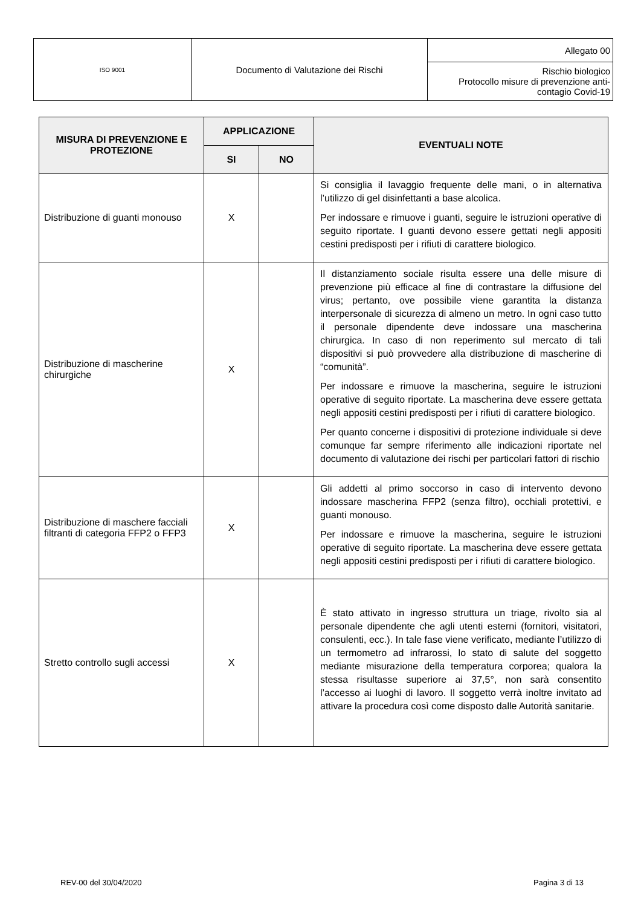| ISO 9001 | Documento di Valutazione dei Rischi | Allegato 00 |
| | | Rischio biologico Protocollo misure di prevenzione anti- contagio Covid-19 |
| MISURA DI PREVENZIONE E PROTEZIONE | APPLICAZIONE | | EVENTUALI NOTE |
| --- | --- | --- | --- |
| | SI | NO | |
| Distribuzione di guanti monouso | X | | Si consiglia il lavaggio frequente delle mani, o in alternativa l’utilizzo di gel disinfettanti a base alcolica. Per indossare e rimuove i guanti, seguire le istruzioni operative di seguito riportate. I guanti devono essere gettati negli appositi cestini predisposti per i rifiuti di carattere biologico. |
| Distribuzione di mascherine chirurgiche | X | | Il distanziamento sociale risulta essere una delle misure di prevenzione più efficace al fine di contrastare la diffusione del virus; pertanto, ove possibile viene garantita la distanza interpersonale di sicurezza di almeno un metro. In ogni caso tutto il personale dipendente deve indossare una mascherina chirurgica. In caso di non reperimento sul mercato di tali dispositivi si può provvedere alla distribuzione di mascherine di “comunità”. Per indossare e rimuove la mascherina, seguire le istruzioni operative di seguito riportate. La mascherina deve essere gettata negli appositi cestini predisposti per i rifiuti di carattere biologico. Per quanto concerne i dispositivi di protezione individuale si deve comunque far sempre riferimento alle indicazioni riportate nel documento di valutazione dei rischi per particolari fattori di rischio |
| Distribuzione di maschere facciali filtranti di categoria FFP2 o FFP3 | X | | Gli addetti al primo soccorso in caso di intervento devono indossare mascherina FFP2 (senza filtro), occhiali protettivi, e guanti monouso. Per indossare e rimuove la mascherina, seguire le istruzioni operative di seguito riportate. La mascherina deve essere gettata negli appositi cestini predisposti per i rifiuti di carattere biologico. |
| Stretto controllo sugli accessi | X | | È stato attivato in ingresso struttura un triage, rivolto sia al personale dipendente che agli utenti esterni (fornitori, visitatori, consulenti, ecc.). In tale fase viene verificato, mediante l’utilizzo di un termometro ad infrarossi, lo stato di salute del soggetto mediante misurazione della temperatura corporea; qualora la stessa risultasse superiore ai 37,5°, non sarà consentito l’accesso ai luoghi di lavoro. Il soggetto verrà inoltre invitato ad attivare la procedura così come disposto dalle Autorità sanitarie. |
REV-00 del 30/04/2020 Pagina 3 di 13